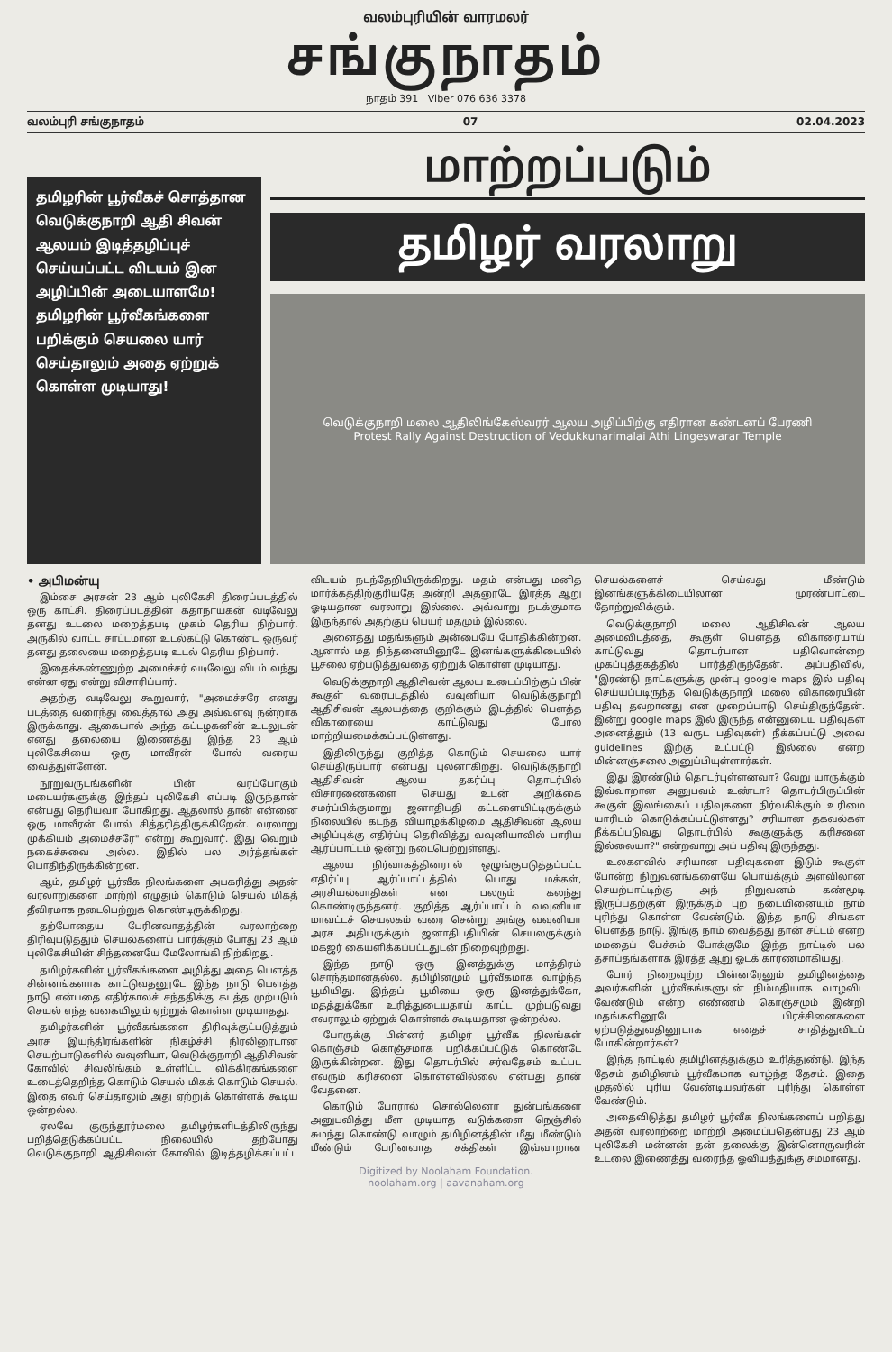வலம்புரியின் வாரமலர்
சங்குநாதம்
நாதம் 391 Viber 076 636 3378
வலம்புரி சங்குநாதம் 07 02.04.2023
தமிழரின் பூர்வீகச் சொத்தான வெடுக்குநாறி ஆதி சிவன் ஆலயம் இடித்தழிப்புச் செய்யப்பட்ட விடயம் இன அழிப்பின் அடையாளமே! தமிழரின் பூர்வீகங்களை பறிக்கும் செயலை யார் செய்தாலும் அதை ஏற்றுக் கொள்ள முடியாது!
மாற்றப்படும்
தமிழர் வரலாறு
வெடுக்குநாறி மலை ஆதிலிங்கேஸ்வரர் ஆலய அழிப்பிற்கு எதிரான கண்டனப் பேரணி
Protest Rally Against Destruction of Vedukkunarimalai Athi Lingeswarar Temple
• அபிமன்யு
இம்சை அரசன் 23 ஆம் புலிகேசி திரைப்படத்தில் ஒரு காட்சி. திரைப்படத்தின் கதாநாயகன் வடிவேலு தனது உடலை மறைத்தபடி முகம் தெரிய நிற்பார். அருகில் வாட்ட சாட்டமான உடல்கட்டு கொண்ட ஒருவர் தனது தலையை மறைத்தபடி உடல் தெரிய நிற்பார்.
இதைக்கண்ணுற்ற அமைச்சர் வடிவேலு விடம் வந்து என்ன ஏது என்று விசாரிப்பார்.
அதற்கு வடிவேலு கூறுவார், "அமைச்சரே எனது படத்தை வரைந்து வைத்தால் அது அவ்வளவு நன்றாக இருக்காது. ஆகையால் அந்த கட்டழகனின் உடலுடன் எனது தலையை இணைத்து இந்த 23 ஆம் புலிகேசியை ஒரு மாவீரன் போல் வரைய வைத்துள்ளேன்.
நூறுவருடங்களின் பின் வரப்போகும் மடையர்களுக்கு இந்தப் புலிகேசி எப்படி இருந்தான் என்பது தெரியவா போகிறது. ஆதலால் தான் என்னை ஒரு மாவீரன் போல் சித்தரித்திருக்கிறேன். வரலாறு முக்கியம் அமைச்சரே" என்று கூறுவார். இது வெறும் நகைச்சுவை அல்ல. இதில் பல அர்த்தங்கள் பொதிந்திருக்கின்றன.
ஆம், தமிழர் பூர்வீக நிலங்களை அபகரித்து அதன் வரலாறுகளை மாற்றி எழுதும் கொடும் செயல் மிகத் தீவிரமாக நடைபெற்றுக் கொண்டிருக்கிறது.
தற்போதைய பேரினவாதத்தின் வரலாற்றை திரிவுபடுத்தும் செயல்களைப் பார்க்கும் போது 23 ஆம் புலிகேசியின் சிந்தனையே மேலோங்கி நிற்கிறது.
தமிழர்களின் பூர்வீகங்களை அழித்து அதை பௌத்த சின்னங்களாக காட்டுவதனூடே இந்த நாடு பௌத்த நாடு என்பதை எதிர்காலச் சந்ததிக்கு கடத்த முற்படும் செயல் எந்த வகையிலும் ஏற்றுக் கொள்ள முடியாதது.
தமிழர்களின் பூர்வீகங்களை திரிவுக்குட்படுத்தும் அரச இயந்திரங்களின் நிகழ்ச்சி நிரலினூடான செயற்பாடுகளில் வவுனியா, வெடுக்குநாறி ஆதிசிவன் கோவில் சிவலிங்கம் உள்ளிட்ட விக்கிரகங்களை உடைத்தெறிந்த கொடும் செயல் மிகக் கொடும் செயல். இதை எவர் செய்தாலும் அது ஏற்றுக் கொள்ளக் கூடிய ஒன்றல்ல.
ஏலவே குருந்தூர்மலை தமிழர்களிடத்திலிருந்து பறித்தெடுக்கப்பட்ட நிலையில் தற்போது வெடுக்குநாறி ஆதிசிவன் கோவில் இடித்தழிக்கப்பட்ட விடயம் நடந்தேறியிருக்கிறது. மதம் என்பது மனித மார்க்கத்திற்குரியதே அன்றி அதனூடே இரத்த ஆறு ஓடியதான வரலாறு இல்லை. அவ்வாறு நடக்குமாக இருந்தால் அதற்குப் பெயர் மதமும் இல்லை.
அனைத்து மதங்களும் அன்பையே போதிக்கின்றன. ஆனால் மத நிந்தனையினூடே இனங்களுக்கிடையில் பூசலை ஏற்படுத்துவதை ஏற்றுக் கொள்ள முடியாது.
வெடுக்குநாறி ஆதிசிவன் ஆலய உடைப்பிற்குப் பின் கூகுள் வரைபடத்தில் வவுனியா வெடுக்குநாறி ஆதிசிவன் ஆலயத்தை குறிக்கும் இடத்தில் பௌத்த விகாரையை காட்டுவது போல மாற்றியமைக்கப்பட்டுள்ளது.
இதிலிருந்து குறித்த கொடும் செயலை யார் செய்திருப்பார் என்பது புலனாகிறது. வெடுக்குநாறி ஆதிசிவன் ஆலய தகர்ப்பு தொடர்பில் விசாரணைகளை செய்து உடன் அறிக்கை சமர்ப்பிக்குமாறு ஜனாதிபதி கட்டளையிட்டிருக்கும் நிலையில் கடந்த வியாழக்கிழமை ஆதிசிவன் ஆலய அழிப்புக்கு எதிர்ப்பு தெரிவித்து வவுனியாவில் பாரிய ஆர்ப்பாட்டம் ஒன்று நடைபெற்றுள்ளது.
ஆலய நிர்வாகத்தினரால் ஒழுங்குபடுத்தப்பட்ட எதிர்ப்பு ஆர்ப்பாட்டத்தில் பொது மக்கள், அரசியல்வாதிகள் என பலரும் கலந்து கொண்டிருந்தனர். குறித்த ஆர்ப்பாட்டம் வவுனியா மாவட்டச் செயலகம் வரை சென்று அங்கு வவுனியா அரச அதிபருக்கும் ஜனாதிபதியின் செயலருக்கும் மகஜர் கையளிக்கப்பட்டதுடன் நிறைவுற்றது.
இந்த நாடு ஒரு இனத்துக்கு மாத்திரம் சொந்தமானதல்ல. தமிழினமும் பூர்வீகமாக வாழ்ந்த பூமியிது. இந்தப் பூமியை ஒரு இனத்துக்கோ, மதத்துக்கோ உரித்துடையதாய் காட்ட முற்படுவது எவராலும் ஏற்றுக் கொள்ளக் கூடியதான ஒன்றல்ல.
போருக்கு பின்னர் தமிழர் பூர்வீக நிலங்கள் கொஞ்சம் கொஞ்சமாக பறிக்கப்பட்டுக் கொண்டே இருக்கின்றன. இது தொடர்பில் சர்வதேசம் உட்பட எவரும் கரிசனை கொள்ளவில்லை என்பது தான் வேதனை.
கொடும் போரால் சொல்லெனா துன்பங்களை அனுபவித்து மீள முடியாத வடுக்களை நெஞ்சில் சுமந்து கொண்டு வாழும் தமிழினத்தின் மீது மீண்டும் மீண்டும் பேரினவாத சக்திகள் இவ்வாறான செயல்களைச் செய்வது மீண்டும் இனங்களுக்கிடையிலான முரண்பாட்டை தோற்றுவிக்கும்.
வெடுக்குநாறி மலை ஆதிசிவன் ஆலய அமைவிடத்தை, கூகுள் பௌத்த விகாரையாய் காட்டுவது தொடர்பான பதிவொன்றை முகப்புத்தகத்தில் பார்த்திருந்தேன். அப்பதிவில், "இரண்டு நாட்களுக்கு முன்பு google maps இல் பதிவு செய்யப்படிருந்த வெடுக்குநாறி மலை விகாரையின் பதிவு தவறானது என முறைப்பாடு செய்திருந்தேன். இன்று google maps இல் இருந்த என்னுடைய பதிவுகள் அனைத்தும் (13 வருட பதிவுகள்) நீக்கப்பட்டு அவை guidelines இற்கு உட்பட்டு இல்லை என்ற மின்னஞ்சலை அனுப்பியுள்ளார்கள்.
இது இரண்டும் தொடர்புள்ளனவா? வேறு யாருக்கும் இவ்வாறான அனுபவம் உண்டா? தொடர்பிருப்பின் கூகுள் இலங்கைப் பதிவுகளை நிர்வகிக்கும் உரிமை யாரிடம் கொடுக்கப்பட்டுள்ளது? சரியான தகவல்கள் நீக்கப்படுவது தொடர்பில் கூகுளுக்கு கரிசனை இல்லையா?" என்றவாறு அப் பதிவு இருந்தது.
உலகளவில் சரியான பதிவுகளை இடும் கூகுள் போன்ற நிறுவனங்களையே பொய்க்கும் அளவிலான செயற்பாட்டிற்கு அந் நிறுவனம் கண்மூடி இருப்பதற்குள் இருக்கும் புற நடையினையும் நாம் புரிந்து கொள்ள வேண்டும். இந்த நாடு சிங்கள பௌத்த நாடு. இங்கு நாம் வைத்தது தான் சட்டம் என்ற மமதைப் பேச்சும் போக்குமே இந்த நாட்டில் பல தசாப்தங்களாக இரத்த ஆறு ஓடக் காரணமாகியது.
போர் நிறைவுற்ற பின்னரேனும் தமிழினத்தை அவர்களின் பூர்வீகங்களுடன் நிம்மதியாக வாழவிட வேண்டும் என்ற எண்ணம் கொஞ்சமும் இன்றி மதங்களினூடே பிரச்சினைகளை ஏற்படுத்துவதினூடாக எதைச் சாதித்துவிடப் போகின்றார்கள்?
இந்த நாட்டில் தமிழினத்துக்கும் உரித்துண்டு. இந்த தேசம் தமிழினம் பூர்வீகமாக வாழ்ந்த தேசம். இதை முதலில் புரிய வேண்டியவர்கள் புரிந்து கொள்ள வேண்டும்.
அதைவிடுத்து தமிழர் பூர்வீக நிலங்களைப் பறித்து அதன் வரலாற்றை மாற்றி அமைப்பதென்பது 23 ஆம் புலிகேசி மன்னன் தன் தலைக்கு இன்னொருவரின் உடலை இணைத்து வரைந்த ஓவியத்துக்கு சமமானது.
Digitized by Noolaham Foundation.
noolaham.org | aavanaham.org